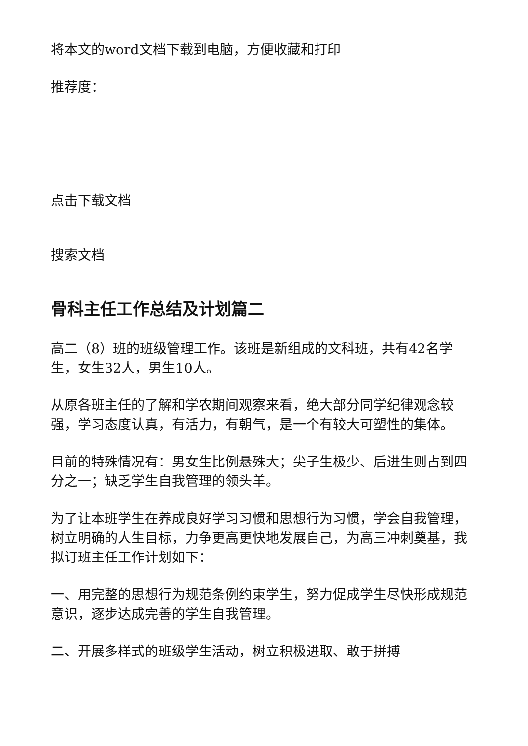将本文的word文档下载到电脑，方便收藏和打印
推荐度：
点击下载文档
搜索文档
骨科主任工作总结及计划篇二
高二（8）班的班级管理工作。该班是新组成的文科班，共有42名学生，女生32人，男生10人。
从原各班主任的了解和学农期间观察来看，绝大部分同学纪律观念较强，学习态度认真，有活力，有朝气，是一个有较大可塑性的集体。
目前的特殊情况有：男女生比例悬殊大；尖子生极少、后进生则占到四分之一；缺乏学生自我管理的领头羊。
为了让本班学生在养成良好学习习惯和思想行为习惯，学会自我管理，树立明确的人生目标，力争更高更快地发展自己，为高三冲刺奠基，我拟订班主任工作计划如下：
一、用完整的思想行为规范条例约束学生，努力促成学生尽快形成规范意识，逐步达成完善的学生自我管理。
二、开展多样式的班级学生活动，树立积极进取、敢于拼搏